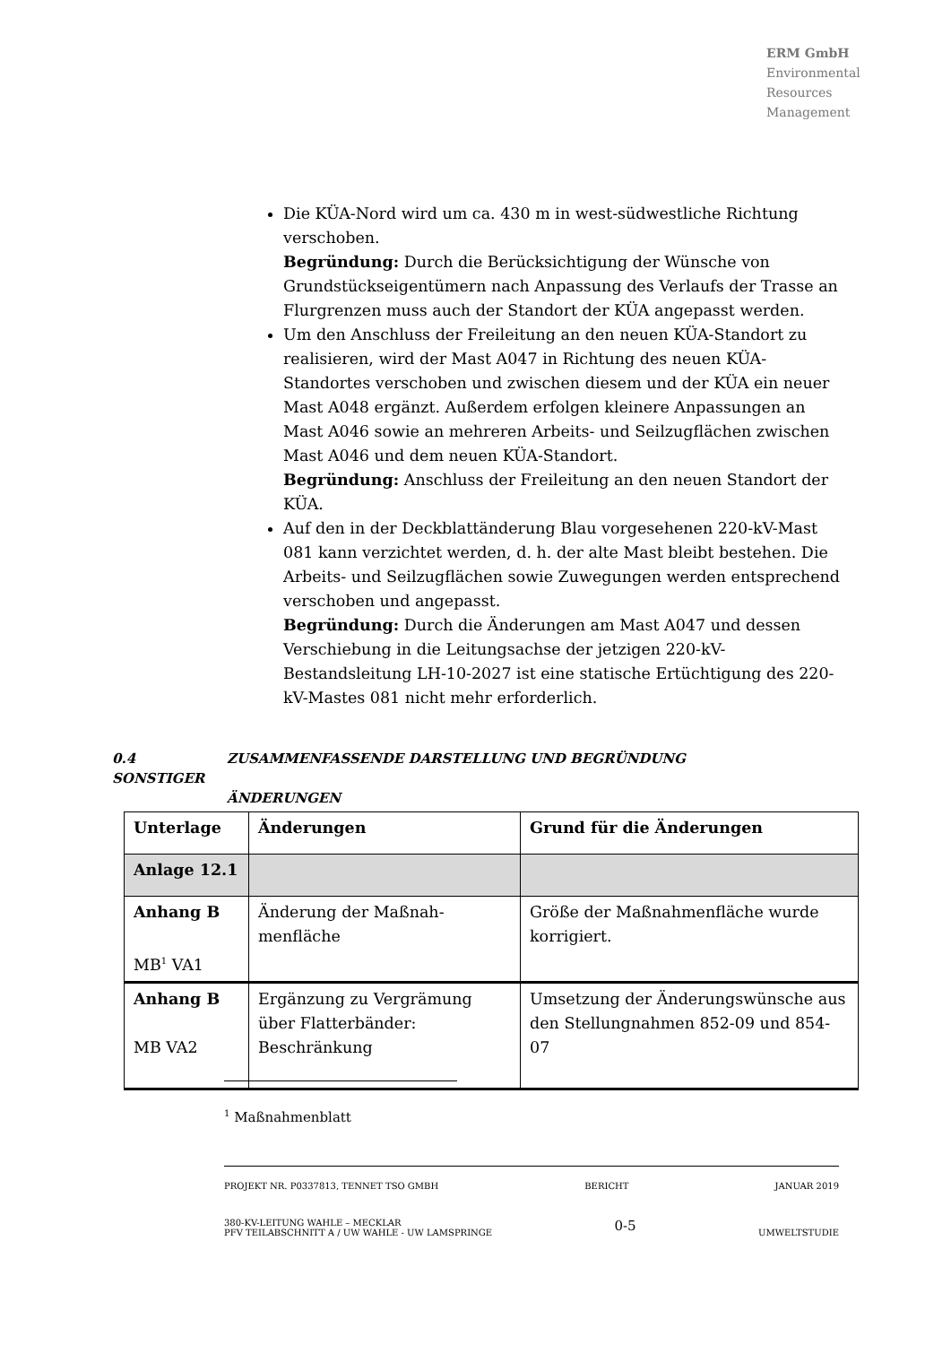ERM GmbH
Environmental
Resources
Management
Die KÜA-Nord wird um ca. 430 m in west-südwestliche Richtung verschoben.
Begründung: Durch die Berücksichtigung der Wünsche von Grundstückseigentümern nach Anpassung des Verlaufs der Trasse an Flurgrenzen muss auch der Standort der KÜA angepasst werden.
Um den Anschluss der Freileitung an den neuen KÜA-Standort zu realisieren, wird der Mast A047 in Richtung des neuen KÜA-Standortes verschoben und zwischen diesem und der KÜA ein neuer Mast A048 ergänzt. Außerdem erfolgen kleinere Anpassungen an Mast A046 sowie an mehreren Arbeits- und Seilzugflächen zwischen Mast A046 und dem neuen KÜA-Standort.
Begründung: Anschluss der Freileitung an den neuen Standort der KÜA.
Auf den in der Deckblattänderung Blau vorgesehenen 220-kV-Mast 081 kann verzichtet werden, d. h. der alte Mast bleibt bestehen. Die Arbeits- und Seilzugflächen sowie Zuwegungen werden entsprechend verschoben und angepasst.
Begründung: Durch die Änderungen am Mast A047 und dessen Verschiebung in die Leitungsachse der jetzigen 220-kV-Bestandsleitung LH-10-2027 ist eine statische Ertüchtigung des 220-kV-Mastes 081 nicht mehr erforderlich.
0.4 ZUSAMMENFASSENDE DARSTELLUNG UND BEGRÜNDUNG SONSTIGER
ÄNDERUNGEN
| Unterlage | Änderungen | Grund für die Änderungen |
| --- | --- | --- |
| Anlage 12.1 | | |
| Anhang B MB<sup>1</sup> VA1 | Änderung der Maßnah-menfläche | Größe der Maßnahmenfläche wurde korrigiert. |
| Anhang B MB VA2 | Ergänzung zu Vergrämung über Flatterbänder: Beschränkung | Umsetzung der Änderungswünsche aus den Stellungnahmen 852-09 und 854-07 |
<sup>1</sup> Maßnahmenblatt
PROJEKT NR. P0337813, TENNET TSO GMBH BERICHT JANUAR 2019
380-KV-LEITUNG WAHLE – MECKLAR
PFV TEILABSCHNITT A / UW WAHLE - UW LAMSPRINGE 0-5
UMWELTSTUDIE